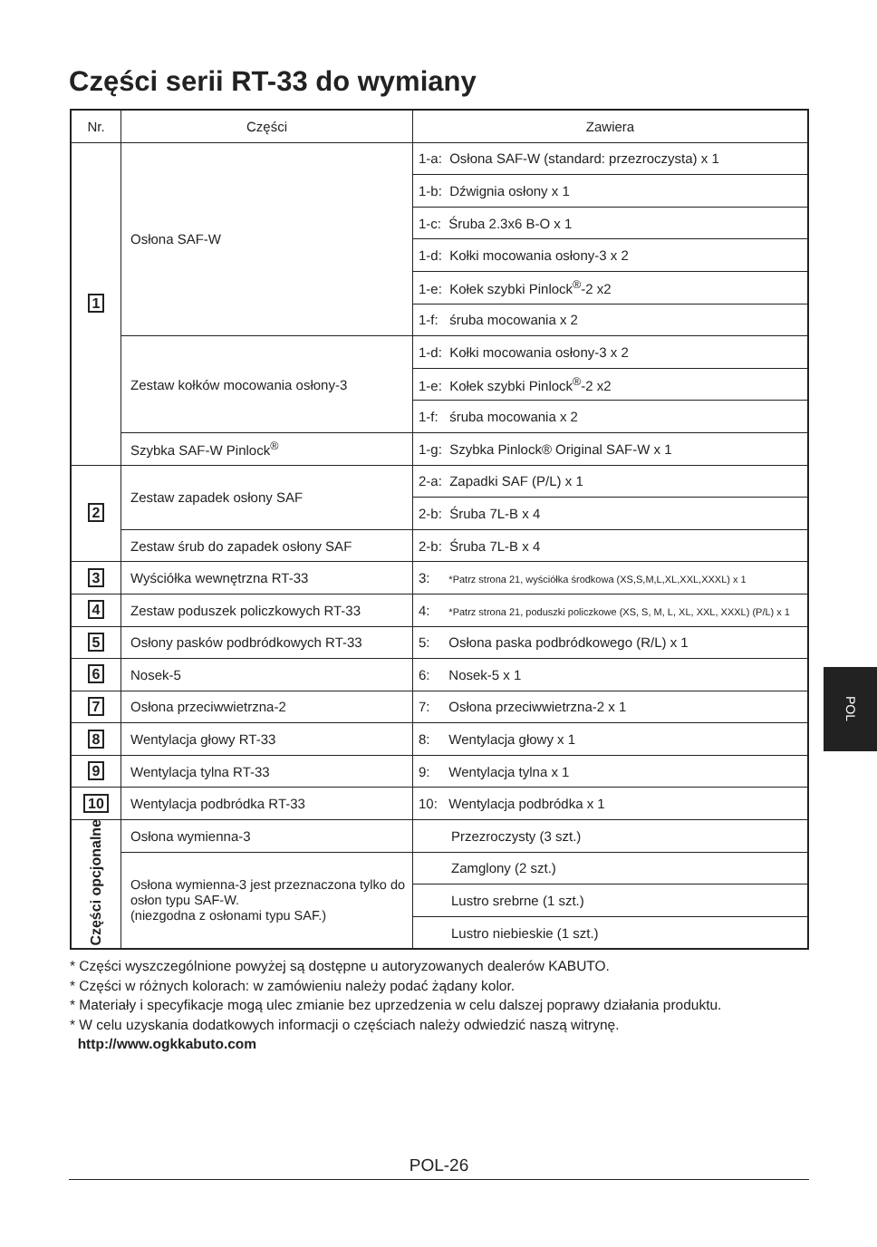Części serii RT-33 do wymiany
| Nr. | Części | Zawiera |
| --- | --- | --- |
| 1 | Osłona SAF-W | 1-a: Osłona SAF-W (standard: przezroczysta) x 1 |
| | | 1-b: Dźwignia osłony x 1 |
| | | 1-c: Śruba 2.3x6 B-O x 1 |
| | | 1-d: Kołki mocowania osłony-3 x 2 |
| | | 1-e: Kołek szybki Pinlock<sup>®</sup>-2 x2 |
| | | 1-f: śruba mocowania x 2 |
| | Zestaw kołków mocowania osłony-3 | 1-d: Kołki mocowania osłony-3 x 2 |
| | | 1-e: Kołek szybki Pinlock<sup>®</sup>-2 x2 |
| | | 1-f: śruba mocowania x 2 |
| | Szybka SAF-W Pinlock<sup>®</sup> | 1-g: Szybka Pinlock® Original SAF-W x 1 |
| 2 | Zestaw zapadek osłony SAF | 2-a: Zapadki SAF (P/L) x 1 |
| | | 2-b: Śruba 7L-B x 4 |
| | Zestaw śrub do zapadek osłony SAF | 2-b: Śruba 7L-B x 4 |
| 3 | Wyściółka wewnętrzna RT-33 | 3: *Patrz strona 21, wyściółka środkowa (XS,S,M,L,XL,XXL,XXXL) x 1 |
| 4 | Zestaw poduszek policzkowych RT-33 | 4: *Patrz strona 21, poduszki policzkowe (XS, S, M, L, XL, XXL, XXXL) (P/L) x 1 |
| 5 | Osłony pasków podbródkowych RT-33 | 5: Osłona paska podbródkowego (R/L) x 1 |
| 6 | Nosek-5 | 6: Nosek-5 x 1 |
| 7 | Osłona przeciwwietrzna-2 | 7: Osłona przeciwwietrzna-2 x 1 |
| 8 | Wentylacja głowy RT-33 | 8: Wentylacja głowy x 1 |
| 9 | Wentylacja tylna RT-33 | 9: Wentylacja tylna x 1 |
| 10 | Wentylacja podbródka RT-33 | 10: Wentylacja podbródka x 1 |
| Części opcjonalne | Osłona wymienna-3 | Przezroczysty (3 szt.) |
| | Osłona wymienna-3 jest przeznaczona tylko do osłon typu SAF-W. (niezgodna z osłonami typu SAF.) | Zamglony (2 szt.) |
| | | Lustro srebrne (1 szt.) |
| | | Lustro niebieskie (1 szt.) |
* Części wyszczególnione powyżej są dostępne u autoryzowanych dealerów KABUTO.
* Części w różnych kolorach: w zamówieniu należy podać żądany kolor.
* Materiały i specyfikacje mogą ulec zmianie bez uprzedzenia w celu dalszej poprawy działania produktu.
* W celu uzyskania dodatkowych informacji o częściach należy odwiedzić naszą witrynę.
http://www.ogkkabuto.com
POL
POL-26